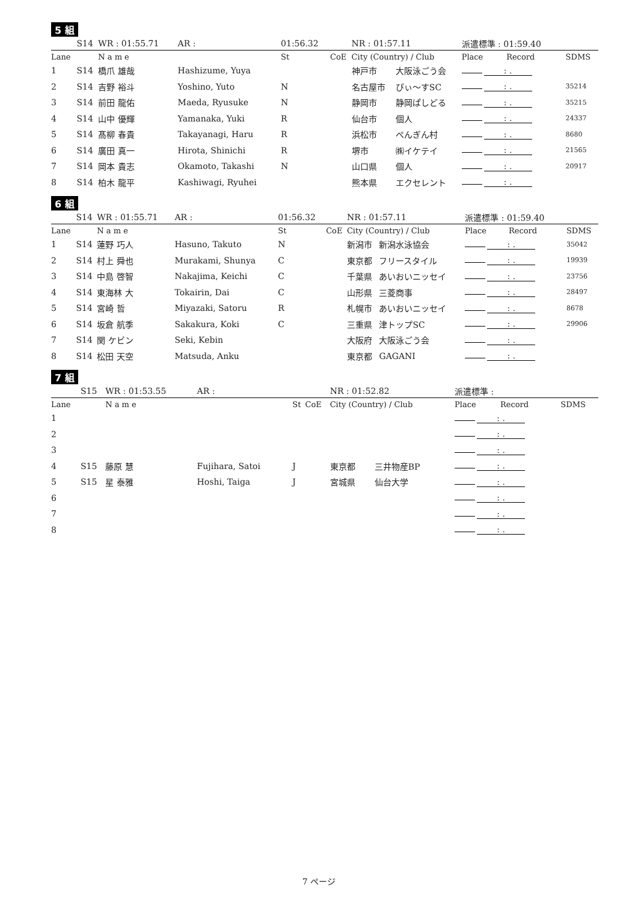5 組
| | S14 | WR : 01:55.71 | | AR : | 01:56.32 | | NR : 01:57.11 | | 派遣標準 : 01:59.40 | | |
| Lane | | N a m e | | | St | CoE | City (Country) / Club | | Place | Record | SDMS |
| 1 | S14 | 橋爪 雄哉 | Hashizume, Yuya | | | | 神戸市 | 大阪泳ごう会 | : . | | |
| 2 | S14 | 吉野 裕斗 | Yoshino, Yuto | | N | | 名古屋市 | ぴぃ〜すSC | : . | | 35214 |
| 3 | S14 | 前田 龍佑 | Maeda, Ryusuke | | N | | 静岡市 | 静岡ぱしどる | : . | | 35215 |
| 4 | S14 | 山中 優輝 | Yamanaka, Yuki | | R | | 仙台市 | 個人 | : . | | 24337 |
| 5 | S14 | 髙柳 春貴 | Takayanagi, Haru | | R | | 浜松市 | ぺんぎん村 | : . | | 8680 |
| 6 | S14 | 廣田 真一 | Hirota, Shinichi | | R | | 堺市 | ㈱イケテイ | : . | | 21565 |
| 7 | S14 | 岡本 貴志 | Okamoto, Takashi | | N | | 山口県 | 個人 | : . | | 20917 |
| 8 | S14 | 柏木 龍平 | Kashiwagi, Ryuhei | | | | 熊本県 | エクセレント | : . | | |
6 組
| | S14 | WR : 01:55.71 | | AR : | 01:56.32 | | NR : 01:57.11 | | 派遣標準 : 01:59.40 | | |
| Lane | | N a m e | | | St | CoE | City (Country) / Club | | Place | Record | SDMS |
| 1 | S14 | 蓮野 巧人 | Hasuno, Takuto | | N | | 新潟市 | 新潟水泳協会 | : . | | 35042 |
| 2 | S14 | 村上 舜也 | Murakami, Shunya | | C | | 東京都 | フリースタイル | : . | | 19939 |
| 3 | S14 | 中島 啓智 | Nakajima, Keichi | | C | | 千葉県 | あいおいニッセイ | : . | | 23756 |
| 4 | S14 | 東海林 大 | Tokairin, Dai | | C | | 山形県 | 三菱商事 | : . | | 28497 |
| 5 | S14 | 宮崎 哲 | Miyazaki, Satoru | | R | | 札幌市 | あいおいニッセイ | : . | | 8678 |
| 6 | S14 | 坂倉 航季 | Sakakura, Koki | | C | | 三重県 | 津トップSC | : . | | 29906 |
| 7 | S14 | 関 ケビン | Seki, Kebin | | | | 大阪府 | 大阪泳ごう会 | : . | | |
| 8 | S14 | 松田 天空 | Matsuda, Anku | | | | 東京都 | GAGANI | : . | | |
7 組
| | S15 | WR : 01:53.55 | | AR : | | | NR : 01:52.82 | | 派遣標準 : | | |
| Lane | | N a m e | | | St | CoE | City (Country) / Club | | Place | Record | SDMS |
| 1 | | | | | | | | | : . | | |
| 2 | | | | | | | | | : . | | |
| 3 | | | | | | | | | : . | | |
| 4 | S15 | 藤原 慧 | Fujihara, Satoi | | J | | 東京都 | 三井物産BP | : . | | |
| 5 | S15 | 星 泰雅 | Hoshi, Taiga | | J | | 宮城県 | 仙台大学 | : . | | |
| 6 | | | | | | | | | : . | | |
| 7 | | | | | | | | | : . | | |
| 8 | | | | | | | | | : . | | |
7 ページ